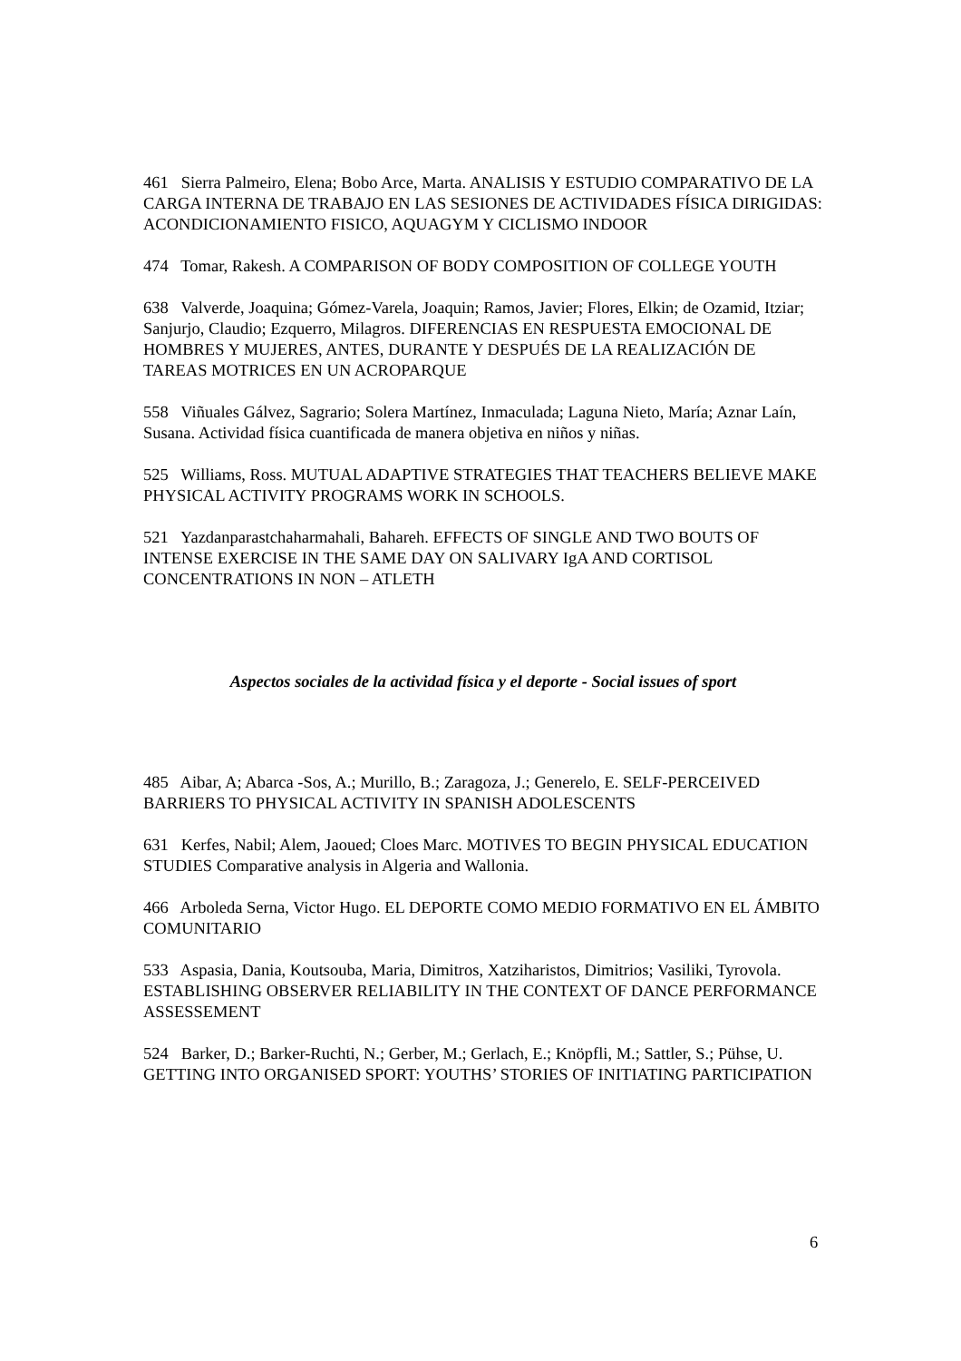461 Sierra Palmeiro, Elena; Bobo Arce, Marta. ANALISIS Y ESTUDIO COMPARATIVO DE LA CARGA INTERNA DE TRABAJO EN LAS SESIONES DE ACTIVIDADES FÍSICA DIRIGIDAS: ACONDICIONAMIENTO FISICO, AQUAGYM Y CICLISMO INDOOR
474 Tomar, Rakesh. A COMPARISON OF BODY COMPOSITION OF COLLEGE YOUTH
638 Valverde, Joaquina; Gómez-Varela, Joaquin; Ramos, Javier; Flores, Elkin; de Ozamid, Itziar; Sanjurjo, Claudio; Ezquerro, Milagros. DIFERENCIAS EN RESPUESTA EMOCIONAL DE HOMBRES Y MUJERES, ANTES, DURANTE Y DESPUÉS DE LA REALIZACIÓN DE TAREAS MOTRICES EN UN ACROPARQUE
558 Viñuales Gálvez, Sagrario; Solera Martínez, Inmaculada; Laguna Nieto, María; Aznar Laín, Susana. Actividad física cuantificada de manera objetiva en niños y niñas.
525 Williams, Ross. MUTUAL ADAPTIVE STRATEGIES THAT TEACHERS BELIEVE MAKE PHYSICAL ACTIVITY PROGRAMS WORK IN SCHOOLS.
521 Yazdanparastchaharmahali, Bahareh. EFFECTS OF SINGLE AND TWO BOUTS OF INTENSE EXERCISE IN THE SAME DAY ON SALIVARY IgA AND CORTISOL CONCENTRATIONS IN NON – ATLETH
Aspectos sociales de la actividad física y el deporte - Social issues of sport
485 Aibar, A; Abarca -Sos, A.; Murillo, B.; Zaragoza, J.; Generelo, E. SELF-PERCEIVED BARRIERS TO PHYSICAL ACTIVITY IN SPANISH ADOLESCENTS
631 Kerfes, Nabil; Alem, Jaoued; Cloes Marc. MOTIVES TO BEGIN PHYSICAL EDUCATION STUDIES Comparative analysis in Algeria and Wallonia.
466 Arboleda Serna, Victor Hugo. EL DEPORTE COMO MEDIO FORMATIVO EN EL ÁMBITO COMUNITARIO
533 Aspasia, Dania, Koutsouba, Maria, Dimitros, Xatziharistos, Dimitrios; Vasiliki, Tyrovola. ESTABLISHING OBSERVER RELIABILITY IN THE CONTEXT OF DANCE PERFORMANCE ASSESSEMENT
524 Barker, D.; Barker-Ruchti, N.; Gerber, M.; Gerlach, E.; Knöpfli, M.; Sattler, S.; Pühse, U. GETTING INTO ORGANISED SPORT: YOUTHS’ STORIES OF INITIATING PARTICIPATION
6